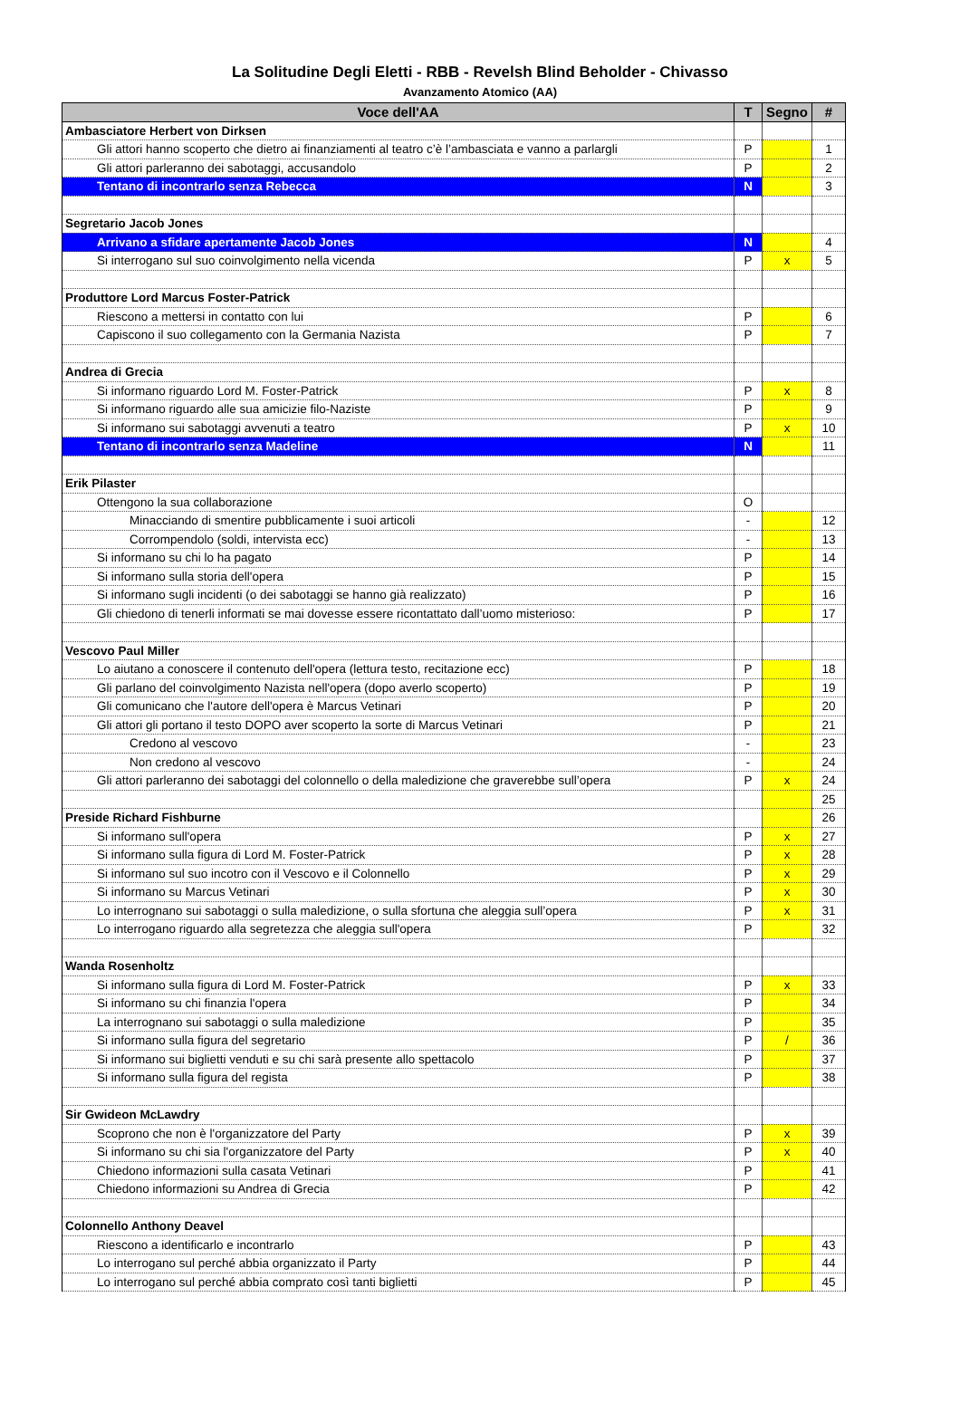La Solitudine Degli Eletti - RBB - Revelsh Blind Beholder - Chivasso
Avanzamento Atomico (AA)
| Voce dell'AA | T | Segno | # |
| --- | --- | --- | --- |
| Ambasciatore Herbert von Dirksen | | | |
| Gli attori hanno scoperto che dietro ai finanziamenti al teatro c’è l’ambasciata e vanno a parlargli | P | | 1 |
| Gli attori parleranno dei sabotaggi, accusandolo | P | | 2 |
| Tentano di incontrarlo senza Rebecca | N | | 3 |
| Segretario Jacob Jones | | | |
| Arrivano a sfidare apertamente Jacob Jones | N | | 4 |
| Si interrogano sul suo coinvolgimento nella vicenda | P | x | 5 |
| Produttore Lord Marcus Foster-Patrick | | | |
| Riescono a mettersi in contatto con lui | P | | 6 |
| Capiscono il suo collegamento con la Germania Nazista | P | | 7 |
| Andrea di Grecia | | | |
| Si informano riguardo Lord M. Foster-Patrick | P | x | 8 |
| Si informano riguardo alle sua amicizie filo-Naziste | P | | 9 |
| Si informano sui sabotaggi avvenuti a teatro | P | x | 10 |
| Tentano di incontrarlo senza Madeline | N | | 11 |
| Erik Pilaster | | | |
| Ottengono la sua collaborazione | O | | |
| Minacciando di smentire pubblicamente i suoi articoli | - | | 12 |
| Corrompendolo (soldi, intervista ecc) | - | | 13 |
| Si informano su chi lo ha pagato | P | | 14 |
| Si informano sulla storia dell'opera | P | | 15 |
| Si informano sugli incidenti (o dei sabotaggi se hanno già realizzato) | P | | 16 |
| Gli chiedono di tenerli informati se mai dovesse essere ricontattato dall’uomo misterioso: | P | | 17 |
| Vescovo Paul Miller | | | |
| Lo aiutano a conoscere il contenuto dell'opera (lettura testo, recitazione ecc) | P | | 18 |
| Gli parlano del coinvolgimento Nazista nell'opera (dopo averlo scoperto) | P | | 19 |
| Gli comunicano che l'autore dell'opera è Marcus Vetinari | P | | 20 |
| Gli attori gli portano il testo DOPO aver scoperto la sorte di Marcus Vetinari | P | | 21 |
| Credono al vescovo | - | | 23 |
| Non credono al vescovo | - | | 24 |
| Gli attori parleranno dei sabotaggi del colonnello o della maledizione che graverebbe sull’opera | P | x | 24 |
| | | | 25 |
| Preside Richard Fishburne | | | 26 |
| Si informano sull'opera | P | x | 27 |
| Si informano sulla figura di Lord M. Foster-Patrick | P | x | 28 |
| Si informano sul suo incotro con il Vescovo e il Colonnello | P | x | 29 |
| Si informano su Marcus Vetinari | P | x | 30 |
| Lo interrognano sui sabotaggi o sulla maledizione, o sulla sfortuna che aleggia sull’opera | P | x | 31 |
| Lo interrogano riguardo alla segretezza che aleggia sull'opera | P | | 32 |
| Wanda Rosenholtz | | | |
| Si informano sulla figura di Lord M. Foster-Patrick | P | x | 33 |
| Si informano su chi finanzia l'opera | P | | 34 |
| La interrognano sui sabotaggi o sulla maledizione | P | | 35 |
| Si informano sulla figura del segretario | P | / | 36 |
| Si informano sui biglietti venduti e su chi sarà presente allo spettacolo | P | | 37 |
| Si informano sulla figura del regista | P | | 38 |
| Sir Gwideon McLawdry | | | |
| Scoprono che non è l'organizzatore del Party | P | x | 39 |
| Si informano su chi sia l'organizzatore del Party | P | x | 40 |
| Chiedono informazioni sulla casata Vetinari | P | | 41 |
| Chiedono informazioni su Andrea di Grecia | P | | 42 |
| Colonnello Anthony Deavel | | | |
| Riescono a identificarlo e incontrarlo | P | | 43 |
| Lo interrogano sul perché abbia organizzato il Party | P | | 44 |
| Lo interrogano sul perché abbia comprato così tanti biglietti | P | | 45 |